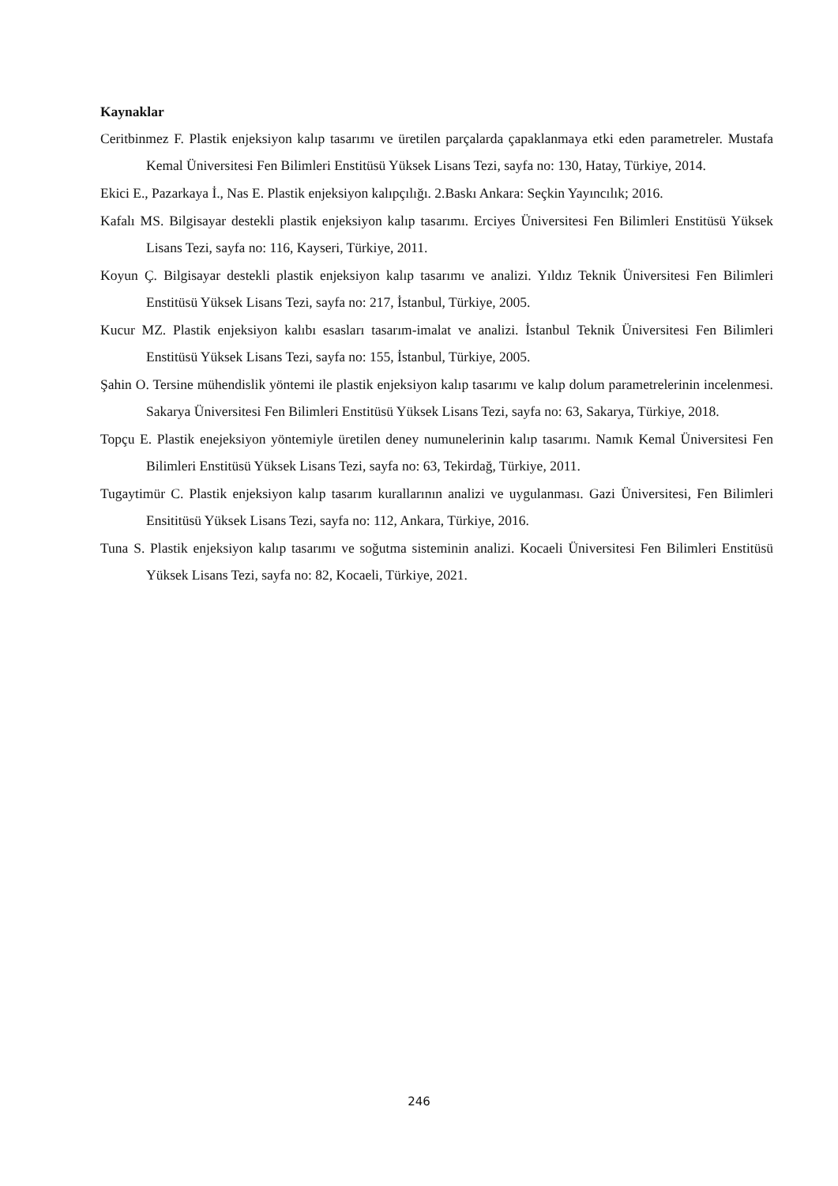Kaynaklar
Ceritbinmez F. Plastik enjeksiyon kalıp tasarımı ve üretilen parçalarda çapaklanmaya etki eden parametreler. Mustafa Kemal Üniversitesi Fen Bilimleri Enstitüsü Yüksek Lisans Tezi, sayfa no: 130, Hatay, Türkiye, 2014.
Ekici E., Pazarkaya İ., Nas E. Plastik enjeksiyon kalıpçılığı. 2.Baskı Ankara: Seçkin Yayıncılık; 2016.
Kafalı MS. Bilgisayar destekli plastik enjeksiyon kalıp tasarımı. Erciyes Üniversitesi Fen Bilimleri Enstitüsü Yüksek Lisans Tezi, sayfa no: 116, Kayseri, Türkiye, 2011.
Koyun Ç. Bilgisayar destekli plastik enjeksiyon kalıp tasarımı ve analizi. Yıldız Teknik Üniversitesi Fen Bilimleri Enstitüsü Yüksek Lisans Tezi, sayfa no: 217, İstanbul, Türkiye, 2005.
Kucur MZ. Plastik enjeksiyon kalıbı esasları tasarım-imalat ve analizi. İstanbul Teknik Üniversitesi Fen Bilimleri Enstitüsü Yüksek Lisans Tezi, sayfa no: 155, İstanbul, Türkiye, 2005.
Şahin O. Tersine mühendislik yöntemi ile plastik enjeksiyon kalıp tasarımı ve kalıp dolum parametrelerinin incelenmesi. Sakarya Üniversitesi Fen Bilimleri Enstitüsü Yüksek Lisans Tezi, sayfa no: 63, Sakarya, Türkiye, 2018.
Topçu E. Plastik enejeksiyon yöntemiyle üretilen deney numunelerinin kalıp tasarımı. Namık Kemal Üniversitesi Fen Bilimleri Enstitüsü Yüksek Lisans Tezi, sayfa no: 63, Tekirdağ, Türkiye, 2011.
Tugaytimür C. Plastik enjeksiyon kalıp tasarım kurallarının analizi ve uygulanması. Gazi Üniversitesi, Fen Bilimleri Ensititüsü Yüksek Lisans Tezi, sayfa no: 112, Ankara, Türkiye, 2016.
Tuna S. Plastik enjeksiyon kalıp tasarımı ve soğutma sisteminin analizi. Kocaeli Üniversitesi Fen Bilimleri Enstitüsü Yüksek Lisans Tezi, sayfa no: 82, Kocaeli, Türkiye, 2021.
246